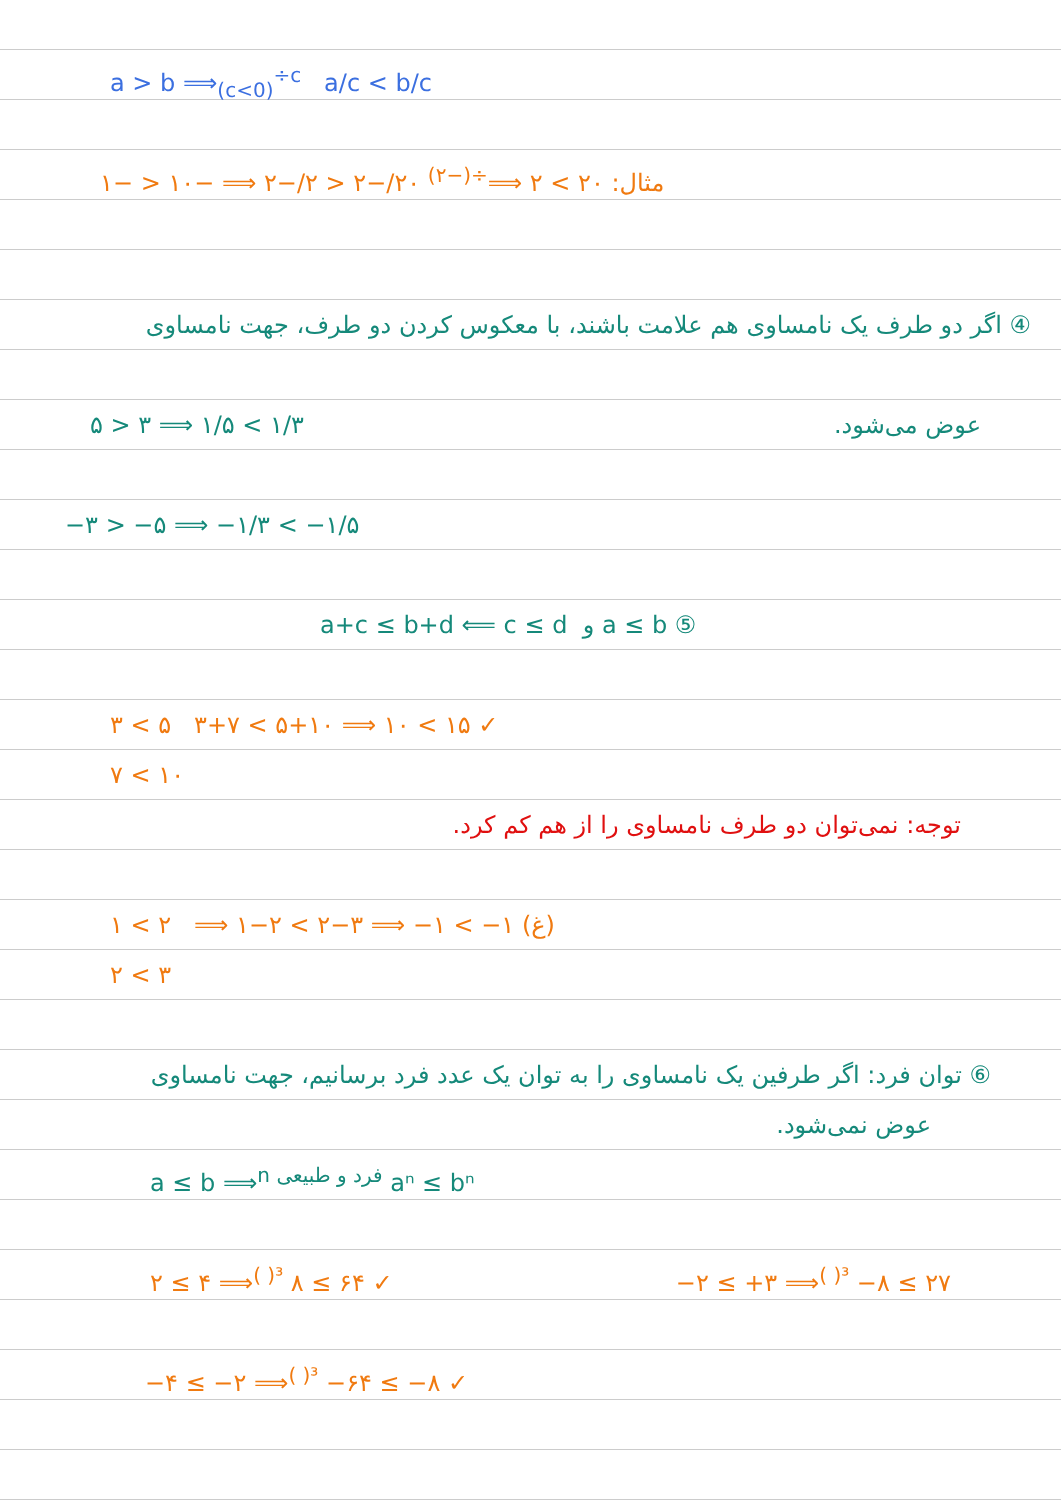a > b ⟹<sub>(c<0)</sub><sup>÷c</sup> a/c < b/c
مثال: ۲۰ > ۲ ⟹<sup>÷(−۲)</sup> ۲۰/−۲ < ۲/−۲ ⟹ −۱۰ < −۱
④ اگر دو طرف یک نامساوی هم علامت باشند، با معکوس کردن دو طرف، جهت نامساوی
۵ > ۳ ⟹ ۱/۵ < ۱/۳ عوض می‌شود.
−۳ > −۵ ⟹ −۱/۳ < −۱/۵
a+c ≤ b+d ⟸ c ≤ d و a ≤ b ⑤
۳ < ۵ ۳+۷ < ۵+۱۰ ⟹ ۱۰ < ۱۵ ✓
۷ < ۱۰
توجه: نمی‌توان دو طرف نامساوی را از هم کم کرد.
۱ < ۲ ⟹ ۱−۲ < ۲−۳ ⟹ −۱ < −۱ (غ)
۲ < ۳
⑥ توان فرد: اگر طرفین یک نامساوی را به توان یک عدد فرد برسانیم، جهت نامساوی
عوض نمی‌شود.
a ≤ b ⟹<sup>n فرد و طبیعی</sup> aⁿ ≤ bⁿ
۲ ≤ ۴ ⟹<sup>( )³</sup> ۸ ≤ ۶۴ ✓ −۲ ≤ +۳ ⟹<sup>( )³</sup> −۸ ≤ ۲۷
−۴ ≤ −۲ ⟹<sup>( )³</sup> −۶۴ ≤ −۸ ✓